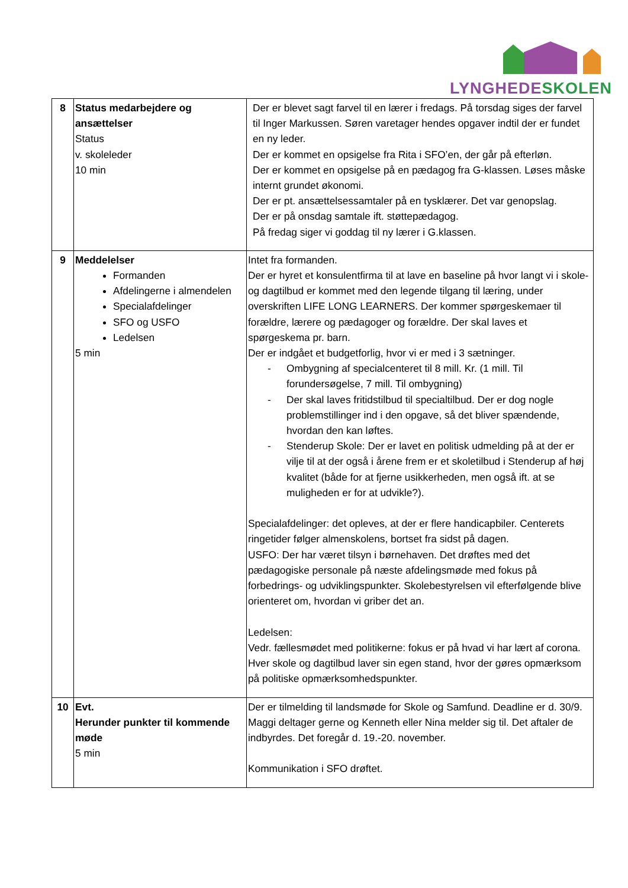LYNGHEDE SKOLEN
| 8 | Status medarbejdere og ansættelser Status v. skoleleder 10 min | Der er blevet sagt farvel til en lærer i fredags. På torsdag siges der farvel til Inger Markussen. Søren varetager hendes opgaver indtil der er fundet en ny leder. Der er kommet en opsigelse fra Rita i SFO’en, der går på efterløn. Der er kommet en opsigelse på en pædagog fra G-klassen. Løses måske internt grundet økonomi. Der er pt. ansættelsessamtaler på en tysklærer. Det var genopslag. Der er på onsdag samtale ift. støttepædagog. På fredag siger vi goddag til ny lærer i G.klassen. |
| 9 | Meddelelser Formanden Afdelingerne i almendelen Specialafdelinger SFO og USFO Ledelsen 5 min | Intet fra formanden. Der er hyret et konsulentfirma til at lave en baseline på hvor langt vi i skole- og dagtilbud er kommet med den legende tilgang til læring, under overskriften LIFE LONG LEARNERS. Der kommer spørgeskemaer til forældre, lærere og pædagoger og forældre. Der skal laves et spørgeskema pr. barn. Der er indgået et budgetforlig, hvor vi er med i 3 sætninger. - Ombygning af specialcenteret til 8 mill. Kr. (1 mill. Til forundersøgelse, 7 mill. Til ombygning) - Der skal laves fritidstilbud til specialtilbud. Der er dog nogle problemstillinger ind i den opgave, så det bliver spændende, hvordan den kan løftes. - Stenderup Skole: Der er lavet en politisk udmelding på at der er vilje til at der også i årene frem er et skoletilbud i Stenderup af høj kvalitet (både for at fjerne usikkerheden, men også ift. at se muligheden er for at udvikle?). Specialafdelinger: det opleves, at der er flere handicapbiler. Centerets ringetider følger almenskolens, bortset fra sidst på dagen. USFO: Der har været tilsyn i børnehaven. Det drøftes med det pædagogiske personale på næste afdelingsmøde med fokus på forbedrings- og udviklingspunkter. Skolebestyrelsen vil efterfølgende blive orienteret om, hvordan vi griber det an. Ledelsen: Vedr. fællesmødet med politikerne: fokus er på hvad vi har lært af corona. Hver skole og dagtilbud laver sin egen stand, hvor der gøres opmærksom på politiske opmærksomhedspunkter. |
| 10 | Evt. Herunder punkter til kommende møde 5 min | Der er tilmelding til landsmøde for Skole og Samfund. Deadline er d. 30/9. Maggi deltager gerne og Kenneth eller Nina melder sig til. Det aftaler de indbyrdes. Det foregår d. 19.-20. november. Kommunikation i SFO drøftet. |